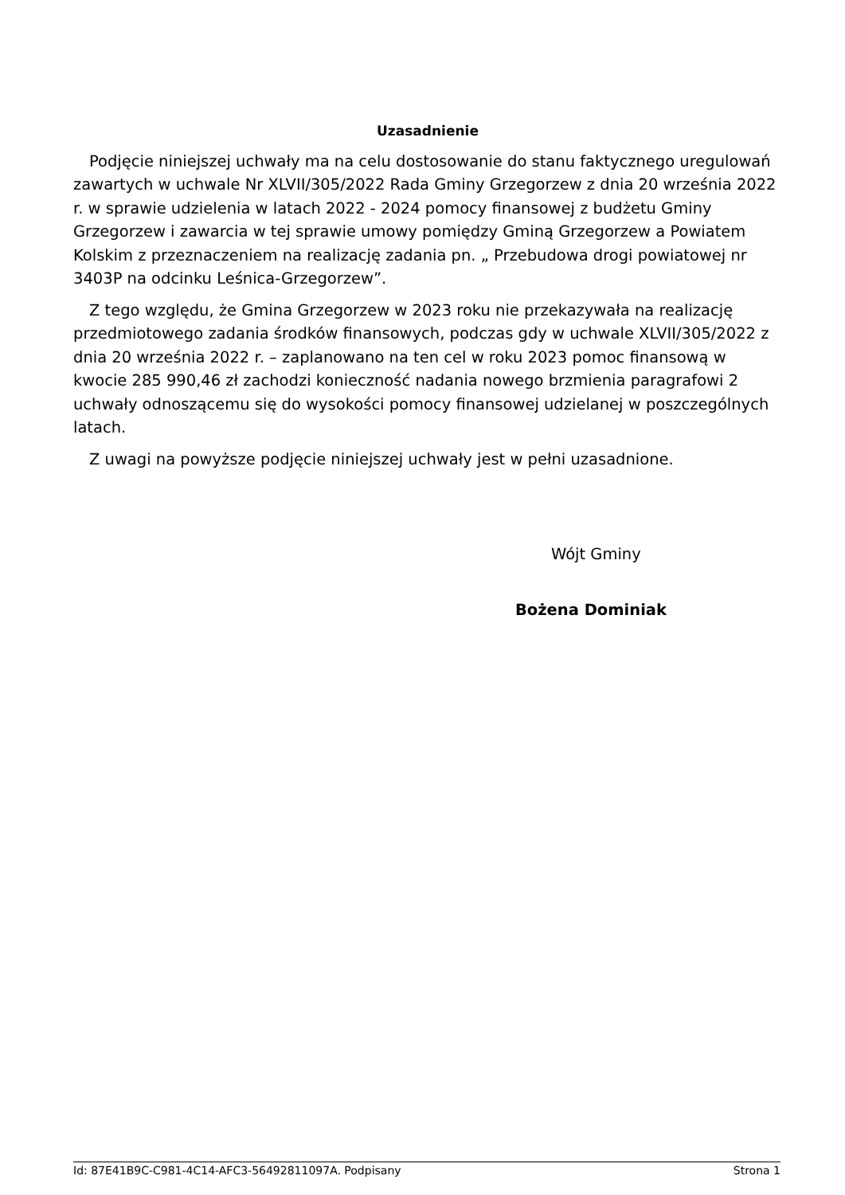Uzasadnienie
Podjęcie niniejszej uchwały ma na celu dostosowanie do stanu faktycznego uregulowań zawartych w uchwale Nr XLVII/305/2022 Rada Gminy Grzegorzew z dnia 20 września 2022 r. w sprawie udzielenia w latach 2022 - 2024 pomocy finansowej z budżetu Gminy Grzegorzew i zawarcia w tej sprawie umowy pomiędzy Gminą Grzegorzew a Powiatem Kolskim z przeznaczeniem na realizację zadania pn. „ Przebudowa drogi powiatowej nr 3403P na odcinku Leśnica-Grzegorzew”.
Z tego względu, że Gmina Grzegorzew w 2023 roku nie przekazywała na realizację przedmiotowego zadania środków finansowych, podczas gdy w uchwale XLVII/305/2022 z dnia 20 września 2022 r. – zaplanowano na ten cel w roku 2023 pomoc finansową w kwocie 285 990,46 zł zachodzi konieczność nadania nowego brzmienia paragrafowi 2 uchwały odnoszącemu się do wysokości pomocy finansowej udzielanej w poszczególnych latach.
Z uwagi na powyższe podjęcie niniejszej uchwały jest w pełni uzasadnione.
Wójt Gminy
Bożena Dominiak
Id: 87E41B9C-C981-4C14-AFC3-56492811097A. Podpisany Strona 1